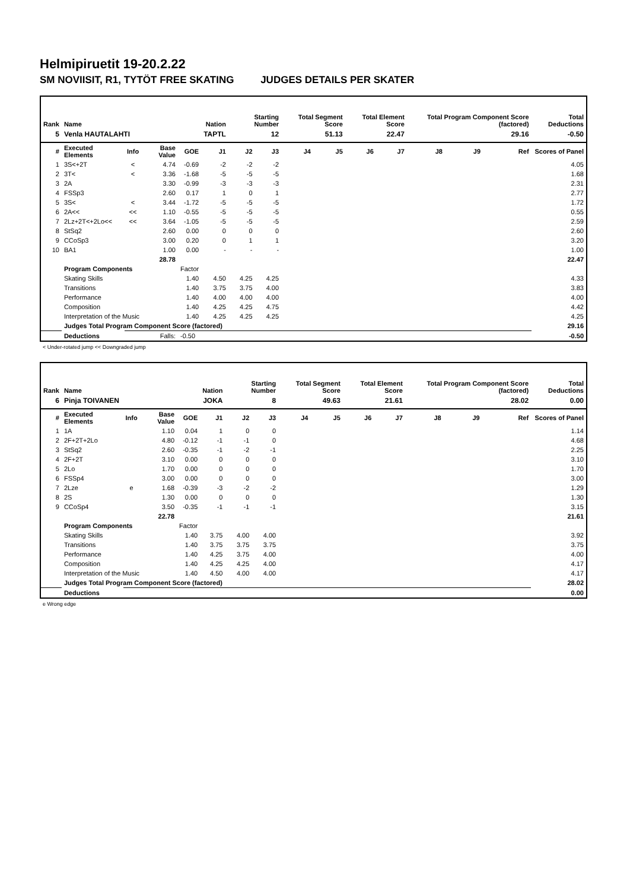Helmipiruetit 19-20.2.22
SM NOVIISIT, R1, TYTÖT FREE SKATING JUDGES DETAILS PER SKATER
| Rank | Name | | | | Nation | Starting Number | | Total Segment Score | | Total Element Score | | Total Program Component Score (factored) | | | Total Deductions |
| --- | --- | --- | --- | --- | --- | --- | --- | --- | --- | --- | --- | --- | --- | --- | --- |
| 5 | Venla HAUTALAHTI | | | | TAPTL | 12 | | 51.13 | | 22.47 | | 29.16 | | | -0.50 |
| # | Executed Elements | Info | Base Value | GOE | J1 | J2 | J3 | J4 | J5 | J6 | J7 | J8 | J9 | Ref | Scores of Panel |
| 1 | 3S<+2T | < | 4.74 | -0.69 | -2 | -2 | -2 | | | | | | | | 4.05 |
| 2 | 3T< | < | 3.36 | -1.68 | -5 | -5 | -5 | | | | | | | | 1.68 |
| 3 | 2A | | 3.30 | -0.99 | -3 | -3 | -3 | | | | | | | | 2.31 |
| 4 | FSSp3 | | 2.60 | 0.17 | 1 | 0 | 1 | | | | | | | | 2.77 |
| 5 | 3S< | < | 3.44 | -1.72 | -5 | -5 | -5 | | | | | | | | 1.72 |
| 6 | 2A<< | << | 1.10 | -0.55 | -5 | -5 | -5 | | | | | | | | 0.55 |
| 7 | 2Lz+2T<+2Lo<< | << | 3.64 | -1.05 | -5 | -5 | -5 | | | | | | | | 2.59 |
| 8 | StSq2 | | 2.60 | 0.00 | 0 | 0 | 0 | | | | | | | | 2.60 |
| 9 | CCoSp3 | | 3.00 | 0.20 | 0 | 1 | 1 | | | | | | | | 3.20 |
| 10 | BA1 | | 1.00 | 0.00 | - | - | - | | | | | | | | 1.00 |
| | | | 28.78 | | | | | | | | | | | | 22.47 |
| | Program Components | | | Factor | | | | | | | | | | | |
| | Skating Skills | | | 1.40 | 4.50 | 4.25 | 4.25 | | | | | | | | 4.33 |
| | Transitions | | | 1.40 | 3.75 | 3.75 | 4.00 | | | | | | | | 3.83 |
| | Performance | | | 1.40 | 4.00 | 4.00 | 4.00 | | | | | | | | 4.00 |
| | Composition | | | 1.40 | 4.25 | 4.25 | 4.75 | | | | | | | | 4.42 |
| | Interpretation of the Music | | | 1.40 | 4.25 | 4.25 | 4.25 | | | | | | | | 4.25 |
| | Judges Total Program Component Score (factored) | | | | | | | | | | | | | | 29.16 |
| | Deductions | Falls: | | -0.50 | | | | | | | | | | | -0.50 |
< Under-rotated jump << Downgraded jump
| Rank | Name | | | | Nation | Starting Number | | Total Segment Score | | Total Element Score | | Total Program Component Score (factored) | | | Total Deductions |
| --- | --- | --- | --- | --- | --- | --- | --- | --- | --- | --- | --- | --- | --- | --- | --- |
| 6 | Pinja TOIVANEN | | | | JOKA | 8 | | 49.63 | | 21.61 | | 28.02 | | | 0.00 |
| # | Executed Elements | Info | Base Value | GOE | J1 | J2 | J3 | J4 | J5 | J6 | J7 | J8 | J9 | Ref | Scores of Panel |
| 1 | 1A | | 1.10 | 0.04 | 1 | 0 | 0 | | | | | | | | 1.14 |
| 2 | 2F+2T+2Lo | | 4.80 | -0.12 | -1 | -1 | 0 | | | | | | | | 4.68 |
| 3 | StSq2 | | 2.60 | -0.35 | -1 | -2 | -1 | | | | | | | | 2.25 |
| 4 | 2F+2T | | 3.10 | 0.00 | 0 | 0 | 0 | | | | | | | | 3.10 |
| 5 | 2Lo | | 1.70 | 0.00 | 0 | 0 | 0 | | | | | | | | 1.70 |
| 6 | FSSp4 | | 3.00 | 0.00 | 0 | 0 | 0 | | | | | | | | 3.00 |
| 7 | 2Lze | e | 1.68 | -0.39 | -3 | -2 | -2 | | | | | | | | 1.29 |
| 8 | 2S | | 1.30 | 0.00 | 0 | 0 | 0 | | | | | | | | 1.30 |
| 9 | CCoSp4 | | 3.50 | -0.35 | -1 | -1 | -1 | | | | | | | | 3.15 |
| | | | 22.78 | | | | | | | | | | | | 21.61 |
| | Program Components | | | Factor | | | | | | | | | | | |
| | Skating Skills | | | 1.40 | 3.75 | 4.00 | 4.00 | | | | | | | | 3.92 |
| | Transitions | | | 1.40 | 3.75 | 3.75 | 3.75 | | | | | | | | 3.75 |
| | Performance | | | 1.40 | 4.25 | 3.75 | 4.00 | | | | | | | | 4.00 |
| | Composition | | | 1.40 | 4.25 | 4.25 | 4.00 | | | | | | | | 4.17 |
| | Interpretation of the Music | | | 1.40 | 4.50 | 4.00 | 4.00 | | | | | | | | 4.17 |
| | Judges Total Program Component Score (factored) | | | | | | | | | | | | | | 28.02 |
| | Deductions | | | | | | | | | | | | | | 0.00 |
e Wrong edge